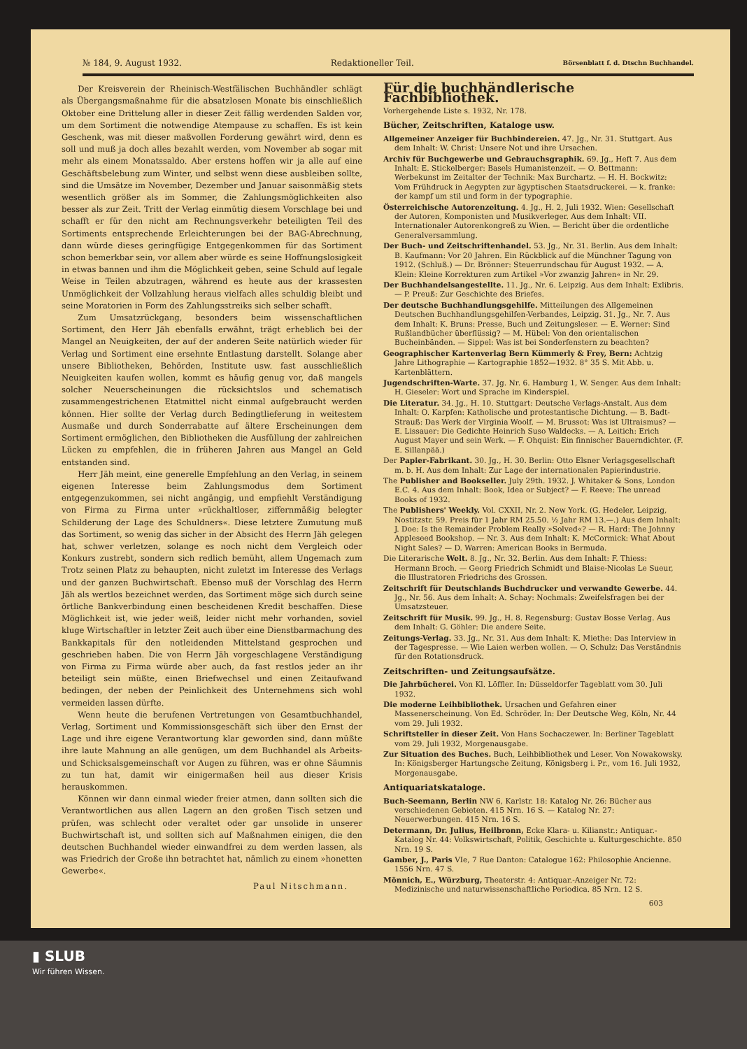№ 184, 9. August 1932. Redaktioneller Teil. Börsenblatt f. d. Dtschn Buchhandel.
Der Kreisverein der Rheinisch-Westfälischen Buchhändler schlägt als Übergangsmaßnahme für die absatzlosen Monate bis einschließlich Oktober eine Drittelung aller in dieser Zeit fällig werdenden Salden vor, um dem Sortiment die notwendige Atempause zu schaffen. Es ist kein Geschenk, was mit dieser maßvollen Forderung gewährt wird, denn es soll und muß ja doch alles bezahlt werden, vom November ab sogar mit mehr als einem Monatssaldo. Aber erstens hoffen wir ja alle auf eine Geschäftsbelebung zum Winter, und selbst wenn diese ausbleiben sollte, sind die Umsätze im November, Dezember und Januar saisonmäßig stets wesentlich größer als im Sommer, die Zahlungsmöglichkeiten also besser als zur Zeit. Tritt der Verlag einmütig diesem Vorschlage bei und schafft er für den nicht am Rechnungsverkehr beteiligten Teil des Sortiments entsprechende Erleichterungen bei der BAG-Abrechnung, dann würde dieses geringfügige Entgegenkommen für das Sortiment schon bemerkbar sein, vor allem aber würde es seine Hoffnungslosigkeit in etwas bannen und ihm die Möglichkeit geben, seine Schuld auf legale Weise in Teilen abzutragen, während es heute aus der krassesten Unmöglichkeit der Vollzahlung heraus vielfach alles schuldig bleibt und seine Moratorien in Form des Zahlungsstreiks sich selber schafft.
Zum Umsatzrückgang, besonders beim wissenschaftlichen Sortiment, den Herr Jäh ebenfalls erwähnt, trägt erheblich bei der Mangel an Neuigkeiten, der auf der anderen Seite natürlich wieder für Verlag und Sortiment eine ersehnte Entlastung darstellt. Solange aber unsere Bibliotheken, Behörden, Institute usw. fast ausschließlich Neuigkeiten kaufen wollen, kommt es häufig genug vor, daß mangels solcher Neuerscheinungen die rücksichtslos und schematisch zusammengestrichenen Etatmittel nicht einmal aufgebraucht werden können. Hier sollte der Verlag durch Bedingtlieferung in weitestem Ausmaße und durch Sonderrabatte auf ältere Erscheinungen dem Sortiment ermöglichen, den Bibliotheken die Ausfüllung der zahlreichen Lücken zu empfehlen, die in früheren Jahren aus Mangel an Geld entstanden sind.
Herr Jäh meint, eine generelle Empfehlung an den Verlag, in seinem eigenen Interesse beim Zahlungsmodus dem Sortiment entgegenzukommen, sei nicht angängig, und empfiehlt Verständigung von Firma zu Firma unter »rückhaltloser, ziffernmäßig belegter Schilderung der Lage des Schuldners«. Diese letztere Zumutung muß das Sortiment, so wenig das sicher in der Absicht des Herrn Jäh gelegen hat, schwer verletzen, solange es noch nicht dem Vergleich oder Konkurs zustrebt, sondern sich redlich bemüht, allem Ungemach zum Trotz seinen Platz zu behaupten, nicht zuletzt im Interesse des Verlags und der ganzen Buchwirtschaft. Ebenso muß der Vorschlag des Herrn Jäh als wertlos bezeichnet werden, das Sortiment möge sich durch seine örtliche Bankverbindung einen bescheidenen Kredit beschaffen. Diese Möglichkeit ist, wie jeder weiß, leider nicht mehr vorhanden, soviel kluge Wirtschaftler in letzter Zeit auch über eine Dienstbarmachung des Bankkapitals für den notleidenden Mittelstand gesprochen und geschrieben haben. Die von Herrn Jäh vorgeschlagene Verständigung von Firma zu Firma würde aber auch, da fast restlos jeder an ihr beteiligt sein müßte, einen Briefwechsel und einen Zeitaufwand bedingen, der neben der Peinlichkeit des Unternehmens sich wohl vermeiden lassen dürfte.
Wenn heute die berufenen Vertretungen von Gesamtbuchhandel, Verlag, Sortiment und Kommissionsgeschäft sich über den Ernst der Lage und ihre eigene Verantwortung klar geworden sind, dann müßte ihre laute Mahnung an alle genügen, um dem Buchhandel als Arbeits- und Schicksalsgemeinschaft vor Augen zu führen, was er ohne Säumnis zu tun hat, damit wir einigermaßen heil aus dieser Krisis herauskommen.
Können wir dann einmal wieder freier atmen, dann sollten sich die Verantwortlichen aus allen Lagern an den großen Tisch setzen und prüfen, was schlecht oder veraltet oder gar unsolide in unserer Buchwirtschaft ist, und sollten sich auf Maßnahmen einigen, die den deutschen Buchhandel wieder einwandfrei zu dem werden lassen, als was Friedrich der Große ihn betrachtet hat, nämlich zu einem »honetten Gewerbe«.
Paul Nitschmann.
Für die buchhändlerische Fachbibliothek.
Vorhergehende Liste s. 1932, Nr. 178.
Bücher, Zeitschriften, Kataloge usw.
Allgemeiner Anzeiger für Buchbindereien. 47. Jg., Nr. 31. Stuttgart. Aus dem Inhalt: W. Christ: Unsere Not und ihre Ursachen.
Archiv für Buchgewerbe und Gebrauchsgraphik. 69. Jg., Heft 7. Aus dem Inhalt: E. Stickelberger: Basels Humanistenzeit. — O. Bettmann: Werbekunst im Zeitalter der Technik: Max Burchartz. — H. H. Bockwitz: Vom Frühdruck in Aegypten zur ägyptischen Staatsdruckerei. — k. franke: der kampf um stil und form in der typographie.
Österreichische Autorenzeitung. 4. Jg., H. 2, Juli 1932. Wien: Gesellschaft der Autoren, Komponisten und Musikverleger. Aus dem Inhalt: VII. Internationaler Autorenkongreß zu Wien. — Bericht über die ordentliche Generalversammlung.
Der Buch- und Zeitschriftenhandel. 53. Jg., Nr. 31. Berlin. Aus dem Inhalt: B. Kaufmann: Vor 20 Jahren. Ein Rückblick auf die Münchner Tagung von 1912. (Schluß.) — Dr. Brönner: Steuerrundschau für August 1932. — A. Klein: Kleine Korrekturen zum Artikel »Vor zwanzig Jahren« in Nr. 29.
Der Buchhandelsangestellte. 11. Jg., Nr. 6. Leipzig. Aus dem Inhalt: Exlibris. — P. Preuß: Zur Geschichte des Briefes.
Der deutsche Buchhandlungsgehilfe. Mitteilungen des Allgemeinen Deutschen Buchhandlungsgehilfen-Verbandes, Leipzig. 31. Jg., Nr. 7. Aus dem Inhalt: K. Bruns: Presse, Buch und Zeitungsleser. — E. Werner: Sind Rußlandbücher überflüssig? — M. Hübel: Von den orientalischen Bucheinbänden. — Sippel: Was ist bei Sonderfenstern zu beachten?
Geographischer Kartenverlag Bern Kümmerly & Frey, Bern: Achtzig Jahre Lithographie — Kartographie 1852—1932. 8° 35 S. Mit Abb. u. Kartenblättern.
Jugendschriften-Warte. 37. Jg. Nr. 6. Hamburg 1, W. Senger. Aus dem Inhalt: H. Gieseler: Wort und Sprache im Kinderspiel.
Die Literatur. 34. Jg., H. 10. Stuttgart: Deutsche Verlags-Anstalt. Aus dem Inhalt: O. Karpfen: Katholische und protestantische Dichtung. — B. Badt-Strauß: Das Werk der Virginia Woolf. — M. Brussot: Was ist Ultraismus? — E. Lissauer: Die Gedichte Heinrich Suso Waldecks. — A. Leitich: Erich August Mayer und sein Werk. — F. Ohquist: Ein finnischer Bauerndichter. (F. E. Sillanpää.)
Der Papier-Fabrikant. 30. Jg., H. 30. Berlin: Otto Elsner Verlagsgesellschaft m. b. H. Aus dem Inhalt: Zur Lage der internationalen Papierindustrie.
The Publisher and Bookseller. July 29th. 1932. J. Whitaker & Sons, London E.C. 4. Aus dem Inhalt: Book, Idea or Subject? — F. Reeve: The unread Books of 1932.
The Publishers' Weekly. Vol. CXXII, Nr. 2. New York. (G. Hedeler, Leipzig, Nostitzstr. 59. Preis für 1 Jahr RM 25.50. ½ Jahr RM 13.—.) Aus dem Inhalt: J. Doe: Is the Remainder Problem Really »Solved«? — R. Hard: The Johnny Appleseed Bookshop. — Nr. 3. Aus dem Inhalt: K. McCormick: What About Night Sales? — D. Warren: American Books in Bermuda.
Die Literarische Welt. 8. Jg., Nr. 32. Berlin. Aus dem Inhalt: F. Thiess: Hermann Broch. — Georg Friedrich Schmidt und Blaise-Nicolas Le Sueur, die Illustratoren Friedrichs des Grossen.
Zeitschrift für Deutschlands Buchdrucker und verwandte Gewerbe. 44. Jg., Nr. 56. Aus dem Inhalt: A. Schay: Nochmals: Zweifelsfragen bei der Umsatzsteuer.
Zeitschrift für Musik. 99. Jg., H. 8. Regensburg: Gustav Bosse Verlag. Aus dem Inhalt: G. Göhler: Die andere Seite.
Zeitungs-Verlag. 33. Jg., Nr. 31. Aus dem Inhalt: K. Miethe: Das Interview in der Tagespresse. — Wie Laien werben wollen. — O. Schulz: Das Verständnis für den Rotationsdruck.
Zeitschriften- und Zeitungsaufsätze.
Die Jahrbücherei. Von Kl. Löffler. In: Düsseldorfer Tageblatt vom 30. Juli 1932.
Die moderne Leihbibliothek. Ursachen und Gefahren einer Massenerscheinung. Von Ed. Schröder. In: Der Deutsche Weg, Köln, Nr. 44 vom 29. Juli 1932.
Schriftsteller in dieser Zeit. Von Hans Sochaczewer. In: Berliner Tageblatt vom 29. Juli 1932, Morgenausgabe.
Zur Situation des Buches. Buch, Leihbibliothek und Leser. Von Nowakowsky. In: Königsberger Hartungsche Zeitung, Königsberg i. Pr., vom 16. Juli 1932, Morgenausgabe.
Antiquariatskataloge.
Buch-Seemann, Berlin NW 6, Karlstr. 18: Katalog Nr. 26: Bücher aus verschiedenen Gebieten. 415 Nrn. 16 S. — Katalog Nr. 27: Neuerwerbungen. 415 Nrn. 16 S.
Determann, Dr. Julius, Heilbronn, Ecke Klara- u. Kilianstr.: Antiquar.-Katalog Nr. 44: Volkswirtschaft, Politik, Geschichte u. Kulturgeschichte. 850 Nrn. 19 S.
Gamber, J., Paris VIe, 7 Rue Danton: Catalogue 162: Philosophie Ancienne. 1556 Nrn. 47 S.
Mönnich, E., Würzburg, Theaterstr. 4: Antiquar.-Anzeiger Nr. 72: Medizinische und naturwissenschaftliche Periodica. 85 Nrn. 12 S.
603
▮ SLUB
Wir führen Wissen.